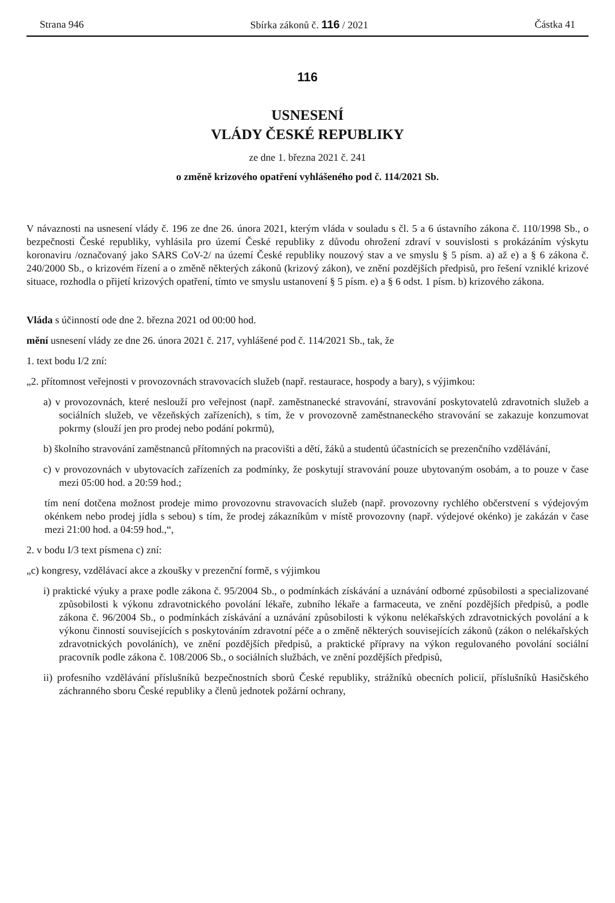Strana 946 Sbírka zákonů č. 116 / 2021 Částka 41
116
USNESENÍ
VLÁDY ČESKÉ REPUBLIKY
ze dne 1. března 2021 č. 241
o změně krizového opatření vyhlášeného pod č. 114/2021 Sb.
V návaznosti na usnesení vlády č. 196 ze dne 26. února 2021, kterým vláda v souladu s čl. 5 a 6 ústavního zákona č. 110/1998 Sb., o bezpečnosti České republiky, vyhlásila pro území České republiky z důvodu ohrožení zdraví v souvislosti s prokázáním výskytu koronaviru /označovaný jako SARS CoV-2/ na území České republiky nouzový stav a ve smyslu § 5 písm. a) až e) a § 6 zákona č. 240/2000 Sb., o krizovém řízení a o změně některých zákonů (krizový zákon), ve znění pozdějších předpisů, pro řešení vzniklé krizové situace, rozhodla o přijetí krizových opatření, tímto ve smyslu ustanovení § 5 písm. e) a § 6 odst. 1 písm. b) krizového zákona.
Vláda s účinností ode dne 2. března 2021 od 00:00 hod.
mění usnesení vlády ze dne 26. února 2021 č. 217, vyhlášené pod č. 114/2021 Sb., tak, že
1. text bodu I/2 zní:
„2. přítomnost veřejnosti v provozovnách stravovacích služeb (např. restaurace, hospody a bary), s výjimkou:
a) v provozovnách, které neslouží pro veřejnost (např. zaměstnanecké stravování, stravování poskytovatelů zdravotních služeb a sociálních služeb, ve vězeňských zařízeních), s tím, že v provozovně zaměstnaneckého stravování se zakazuje konzumovat pokrmy (slouží jen pro prodej nebo podání pokrmů),
b) školního stravování zaměstnanců přítomných na pracovišti a dětí, žáků a studentů účastnících se prezenčního vzdělávání,
c) v provozovnách v ubytovacích zařízeních za podmínky, že poskytují stravování pouze ubytovaným osobám, a to pouze v čase mezi 05:00 hod. a 20:59 hod.;
tím není dotčena možnost prodeje mimo provozovnu stravovacích služeb (např. provozovny rychlého občerstvení s výdejovým okénkem nebo prodej jídla s sebou) s tím, že prodej zákazníkům v místě provozovny (např. výdejové okénko) je zakázán v čase mezi 21:00 hod. a 04:59 hod.,“,
2. v bodu I/3 text písmena c) zní:
„c) kongresy, vzdělávací akce a zkoušky v prezenční formě, s výjimkou
i) praktické výuky a praxe podle zákona č. 95/2004 Sb., o podmínkách získávání a uznávání odborné způsobilosti a specializované způsobilosti k výkonu zdravotnického povolání lékaře, zubního lékaře a farmaceuta, ve znění pozdějších předpisů, a podle zákona č. 96/2004 Sb., o podmínkách získávání a uznávání způsobilosti k výkonu nelékařských zdravotnických povolání a k výkonu činností souvisejících s poskytováním zdravotní péče a o změně některých souvisejících zákonů (zákon o nelékařských zdravotnických povoláních), ve znění pozdějších předpisů, a praktické přípravy na výkon regulovaného povolání sociální pracovník podle zákona č. 108/2006 Sb., o sociálních službách, ve znění pozdějších předpisů,
ii) profesního vzdělávání příslušníků bezpečnostních sborů České republiky, strážníků obecních policií, příslušníků Hasičského záchranného sboru České republiky a členů jednotek požární ochrany,